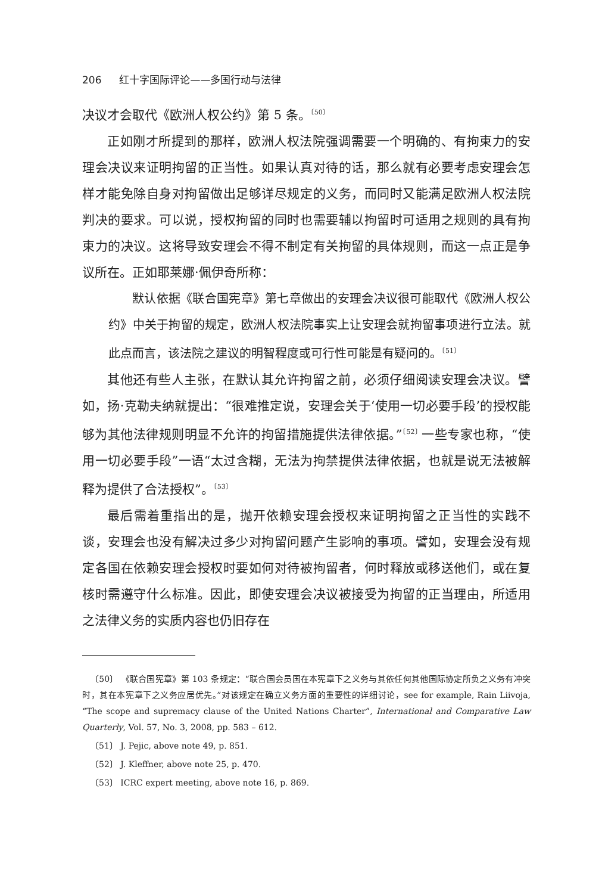206 红十字国际评论——多国行动与法律
决议才会取代《欧洲人权公约》第 5 条。<sup>〔50〕</sup>
正如刚才所提到的那样，欧洲人权法院强调需要一个明确的、有拘束力的安理会决议来证明拘留的正当性。如果认真对待的话，那么就有必要考虑安理会怎样才能免除自身对拘留做出足够详尽规定的义务，而同时又能满足欧洲人权法院判决的要求。可以说，授权拘留的同时也需要辅以拘留时可适用之规则的具有拘束力的决议。这将导致安理会不得不制定有关拘留的具体规则，而这一点正是争议所在。正如耶莱娜·佩伊奇所称：
默认依据《联合国宪章》第七章做出的安理会决议很可能取代《欧洲人权公约》中关于拘留的规定，欧洲人权法院事实上让安理会就拘留事项进行立法。就此点而言，该法院之建议的明智程度或可行性可能是有疑问的。<sup>〔51〕</sup>
其他还有些人主张，在默认其允许拘留之前，必须仔细阅读安理会决议。譬如，扬·克勒夫纳就提出：“很难推定说，安理会关于‘使用一切必要手段’的授权能够为其他法律规则明显不允许的拘留措施提供法律依据。”<sup>〔52〕</sup>一些专家也称，“使用一切必要手段”一语“太过含糊，无法为拘禁提供法律依据，也就是说无法被解释为提供了合法授权”。<sup>〔53〕</sup>
最后需着重指出的是，抛开依赖安理会授权来证明拘留之正当性的实践不谈，安理会也没有解决过多少对拘留问题产生影响的事项。譬如，安理会没有规定各国在依赖安理会授权时要如何对待被拘留者，何时释放或移送他们，或在复核时需遵守什么标准。因此，即使安理会决议被接受为拘留的正当理由，所适用之法律义务的实质内容也仍旧存在
〔50〕 《联合国宪章》第 103 条规定：“联合国会员国在本宪章下之义务与其依任何其他国际协定所负之义务有冲突时，其在本宪章下之义务应居优先。”对该规定在确立义务方面的重要性的详细讨论，see for example, Rain Liivoja, “The scope and supremacy clause of the United Nations Charter”, International and Comparative Law Quarterly, Vol. 57, No. 3, 2008, pp. 583 – 612.
〔51〕 J. Pejic, above note 49, p. 851.
〔52〕 J. Kleffner, above note 25, p. 470.
〔53〕 ICRC expert meeting, above note 16, p. 869.